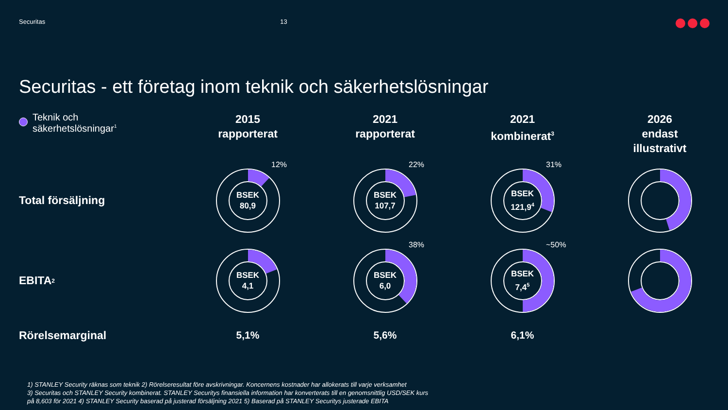Securitas 13
Securitas - ett företag inom teknik och säkerhetslösningar
Teknik och
säkerhetslösningar<sup>1</sup>
2015
rapporterat
2021
rapporterat
2021
kombinerat<sup>3</sup>
2026
endast
illustrativt
Total försäljning
12%
BSEK
80,9
22%
BSEK
107,7
31%
BSEK
121,9<sup>4</sup>
EBITA<sup>2</sup>
BSEK
4,1
38%
BSEK
6,0
~50%
BSEK
7,4<sup>5</sup>
Rörelsemarginal
5,1%
5,6%
6,1%
1) STANLEY Security räknas som teknik 2) Rörelseresultat före avskrivningar. Koncernens kostnader har allokerats till varje verksamhet
3) Securitas och STANLEY Security kombinerat. STANLEY Securitys finansiella information har konverterats till en genomsnittlig USD/SEK kurs
på 8,603 för 2021 4) STANLEY Security baserad på justerad försäljning 2021 5) Baserad på STANLEY Securitys justerade EBITA